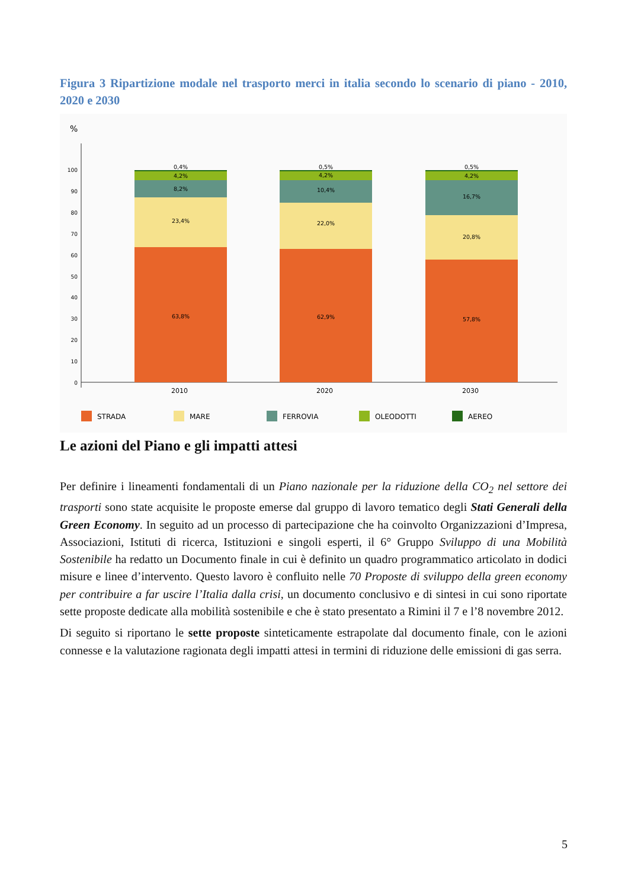Figura 3 Ripartizione modale nel trasporto merci in italia secondo lo scenario di piano - 2010, 2020 e 2030
%
0
10
20
30
40
50
60
70
80
90
100
0,4%
4,2%
8,2%
23,4%
63,8%
0,5%
4,2%
10,4%
22,0%
62,9%
0,5%
4,2%
16,7%
20,8%
57,8%
2010
2020
2030
STRADA
MARE
FERROVIA
OLEODOTTI
AEREO
Le azioni del Piano e gli impatti attesi
Per definire i lineamenti fondamentali di un Piano nazionale per la riduzione della CO<sub>2</sub> nel settore dei trasporti sono state acquisite le proposte emerse dal gruppo di lavoro tematico degli Stati Generali della Green Economy. In seguito ad un processo di partecipazione che ha coinvolto Organizzazioni d’Impresa, Associazioni, Istituti di ricerca, Istituzioni e singoli esperti, il 6° Gruppo Sviluppo di una Mobilità Sostenibile ha redatto un Documento finale in cui è definito un quadro programmatico articolato in dodici misure e linee d’intervento. Questo lavoro è confluito nelle 70 Proposte di sviluppo della green economy per contribuire a far uscire l’Italia dalla crisi, un documento conclusivo e di sintesi in cui sono riportate sette proposte dedicate alla mobilità sostenibile e che è stato presentato a Rimini il 7 e l’8 novembre 2012.
Di seguito si riportano le sette proposte sinteticamente estrapolate dal documento finale, con le azioni connesse e la valutazione ragionata degli impatti attesi in termini di riduzione delle emissioni di gas serra.
5